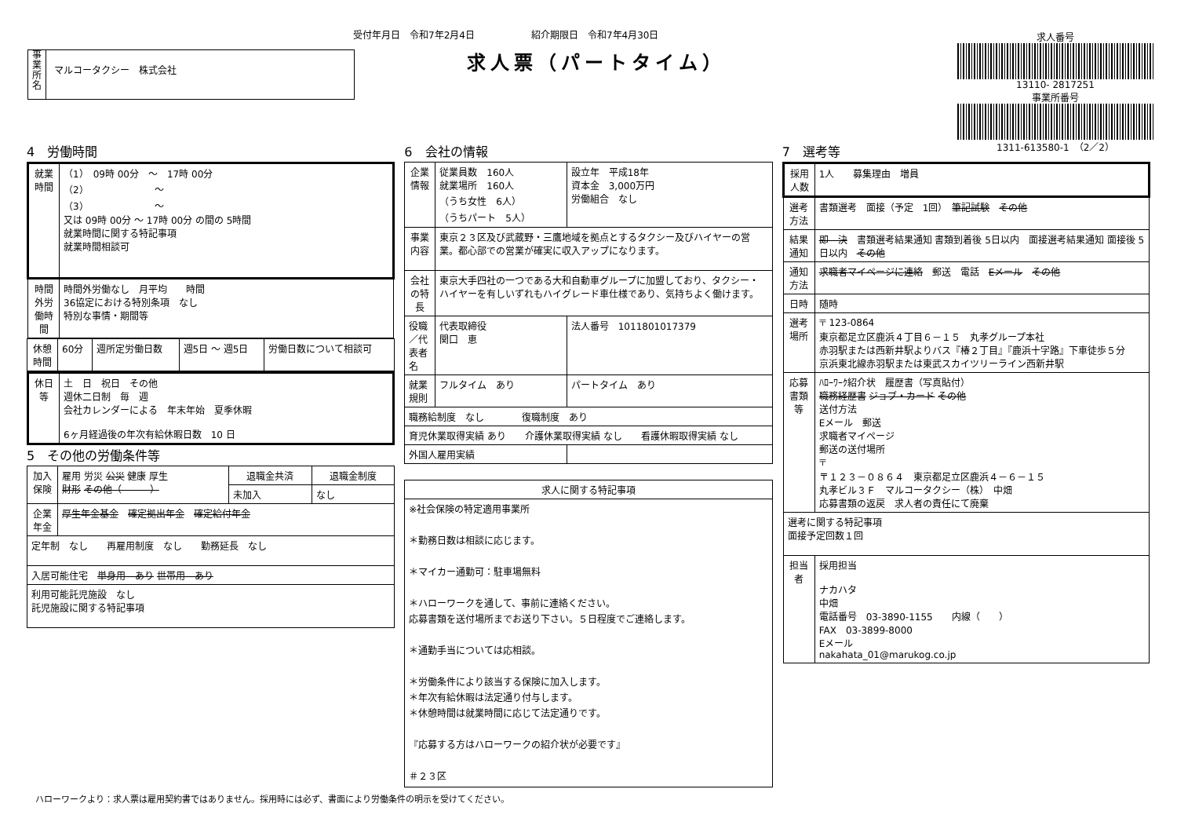受付年月日　令和7年2月4日　　　　　　紹介期限日　令和7年4月30日
求人票（パートタイム）
事業所名
マルコータクシー　株式会社
求人番号
13110- 2817251
事業所番号
1311-613580-1　（2／2）
4　労働時間
| 就業時間 | （1） 09時 00分 ～ 17時 00分 （2） ～ （3） ～ 又は 09時 00分 ～ 17時 00分 の間の 5時間 就業時間に関する特記事項 就業時間相談可 |
| 時間外労働時間 | 時間外労働なし 月平均 時間 36協定における特別条項 なし 特別な事情・期間等 |
| 休憩時間 | 60分 | 週所定労働日数 | 週5日 ～ 週5日 | 労働日数について相談可 |
| 休日等 | 土 日 祝日 その他 週休二日制 毎 週 会社カレンダーによる 年末年始 夏季休暇 6ヶ月経過後の年次有給休暇日数 10 日 |
5　その他の労働条件等
| 加入保険 | 雇用 労災 公災 健康 厚生 財形 その他（ ） | 退職金共済 | 退職金制度 |
| | | 未加入 | なし |
| 企業年金 | 厚生年金基金 確定拠出年金 確定給付年金 | | |
| 定年制 なし 再雇用制度 なし 勤務延長 なし | | | |
| 入居可能住宅 単身用 あり 世帯用 あり | | | |
| 利用可能託児施設 なし 託児施設に関する特記事項 | | | |
6　会社の情報
| 企業情報 | 従業員数 160人 就業場所 160人 （うち女性 6人） （うちパート 5人） | 設立年 平成18年 資本金 3,000万円 労働組合 なし |
| 事業内容 | 東京２３区及び武蔵野・三鷹地域を拠点とするタクシー及びハイヤーの営業。都心部での営業が確実に収入アップになります。 | |
| 会社の特長 | 東京大手四社の一つである大和自動車グループに加盟しており、タクシー・ハイヤーを有しいずれもハイグレード車仕様であり、気持ちよく働けます。 | |
| 役職／代表者名 | 代表取締役 関口 恵 | 法人番号 1011801017379 |
| 就業規則 | フルタイム あり | パートタイム あり |
| 職務給制度 なし 復職制度 あり | | |
| 育児休業取得実績 あり 介護休業取得実績 なし 看護休暇取得実績 なし | | |
| 外国人雇用実績 | | |
| 求人に関する特記事項 |
| --- |
| ※社会保険の特定適用事業所 ＊勤務日数は相談に応じます。 ＊マイカー通勤可：駐車場無料 ＊ハローワークを通して、事前に連絡ください。 応募書類を送付場所までお送り下さい。５日程度でご連絡します。 ＊通勤手当については応相談。 ＊労働条件により該当する保険に加入します。 ＊年次有給休暇は法定通り付与します。 ＊休憩時間は就業時間に応じて法定通りです。 『応募する方はハローワークの紹介状が必要です』 ＃２３区 |
7　選考等
| 採用人数 | 1人 募集理由 増員 |
| 選考方法 | 書類選考 面接（予定 1回） 筆記試験 その他 |
| 結果通知 | 即 決 書類選考結果通知 書類到着後 5日以内 面接選考結果通知 面接後 5日以内 その他 |
| 通知方法 | 求職者マイページに連絡 郵送 電話 Eメール その他 |
| 日時 | 随時 |
| 選考場所 | 〒 123-0864 東京都足立区鹿浜４丁目６－１５ 丸孝グループ本社 赤羽駅または西新井駅よりバス『椿２丁目』『鹿浜十字路』下車徒歩５分 京浜東北線赤羽駅または東武スカイツリーライン西新井駅 |
| 応募書類等 | ﾊﾛｰﾜｰｸ紹介状 履歴書（写真貼付） 職務経歴書 ジョブ・カード その他 送付方法 Eメール 郵送 求職者マイページ 郵送の送付場所 〒 〒１２３－０８６４ 東京都足立区鹿浜４－６－１５ 丸孝ビル３Ｆ マルコータクシー（株） 中畑 応募書類の返戻 求人者の責任にて廃棄 |
| 選考に関する特記事項 面接予定回数１回 | |
| 担当者 | 採用担当 ナカハタ 中畑 電話番号 03-3890-1155 内線（ ） FAX 03-3899-8000 Eメール nakahata_01@marukog.co.jp |
ハローワークより：求人票は雇用契約書ではありません。採用時には必ず、書面により労働条件の明示を受けてください。